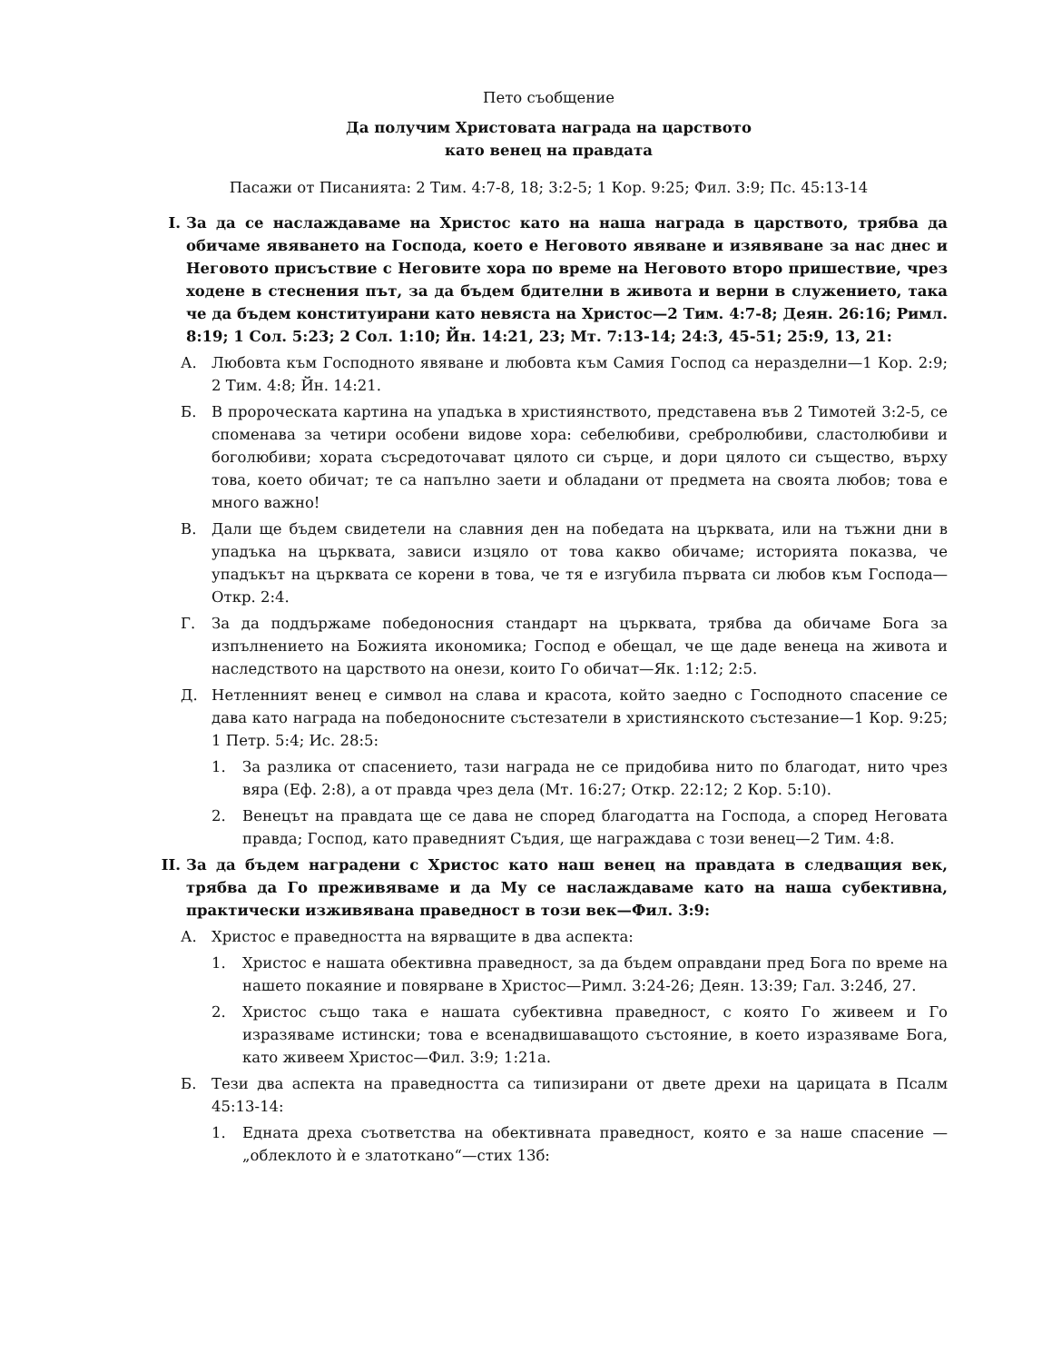Пето съобщение
Да получим Христовата награда на царството
като венец на правдата
Пасажи от Писанията: 2 Тим. 4:7-8, 18; 3:2-5; 1 Кор. 9:25; Фил. 3:9; Пс. 45:13-14
I. За да се наслаждаваме на Христос като на наша награда в царството, трябва да обичаме явяването на Господа, което е Неговото явяване и изявяване за нас днес и Неговото присъствие с Неговите хора по време на Неговото второ пришествие, чрез ходене в стеснения път, за да бъдем бдителни в живота и верни в служението, така че да бъдем конституирани като невяста на Христос—2 Тим. 4:7-8; Деян. 26:16; Римл. 8:19; 1 Сол. 5:23; 2 Сол. 1:10; Йн. 14:21, 23; Мт. 7:13-14; 24:3, 45-51; 25:9, 13, 21:
А. Любовта към Господното явяване и любовта към Самия Господ са неразделни—1 Кор. 2:9; 2 Тим. 4:8; Йн. 14:21.
Б. В пророческата картина на упадъка в християнството, представена във 2 Тимотей 3:2-5, се споменава за четири особени видове хора: себелюбиви, сребролюбиви, сластолюбиви и боголюбиви; хората съсредоточават цялото си сърце, и дори цялото си същество, върху това, което обичат; те са напълно заети и обладани от предмета на своята любов; това е много важно!
В. Дали ще бъдем свидетели на славния ден на победата на църквата, или на тъжни дни в упадъка на църквата, зависи изцяло от това какво обичаме; историята показва, че упадъкът на църквата се корени в това, че тя е изгубила първата си любов към Господа—Откр. 2:4.
Г. За да поддържаме победоносния стандарт на църквата, трябва да обичаме Бога за изпълнението на Божията икономика; Господ е обещал, че ще даде венеца на живота и наследството на царството на онези, които Го обичат—Як. 1:12; 2:5.
Д. Нетленният венец е символ на слава и красота, който заедно с Господното спасение се дава като награда на победоносните състезатели в християнското състезание—1 Кор. 9:25; 1 Петр. 5:4; Ис. 28:5:
1. За разлика от спасението, тази награда не се придобива нито по благодат, нито чрез вяра (Еф. 2:8), а от правда чрез дела (Мт. 16:27; Откр. 22:12; 2 Кор. 5:10).
2. Венецът на правдата ще се дава не според благодатта на Господа, а според Неговата правда; Господ, като праведният Съдия, ще награждава с този венец—2 Тим. 4:8.
II. За да бъдем наградени с Христос като наш венец на правдата в следващия век, трябва да Го преживяваме и да Му се наслаждаваме като на наша субективна, практически изживявана праведност в този век—Фил. 3:9:
А. Христос е праведността на вярващите в два аспекта:
1. Христос е нашата обективна праведност, за да бъдем оправдани пред Бога по време на нашето покаяние и повярване в Христос—Римл. 3:24-26; Деян. 13:39; Гал. 3:24б, 27.
2. Христос също така е нашата субективна праведност, с която Го живеем и Го изразяваме истински; това е всенадвишаващото състояние, в което изразяваме Бога, като живеем Христос—Фил. 3:9; 1:21а.
Б. Тези два аспекта на праведността са типизирани от двете дрехи на царицата в Псалм 45:13-14:
1. Едната дреха съответства на обективната праведност, която е за наше спасение —„облеклото ѝ е златоткано“—стих 13б: